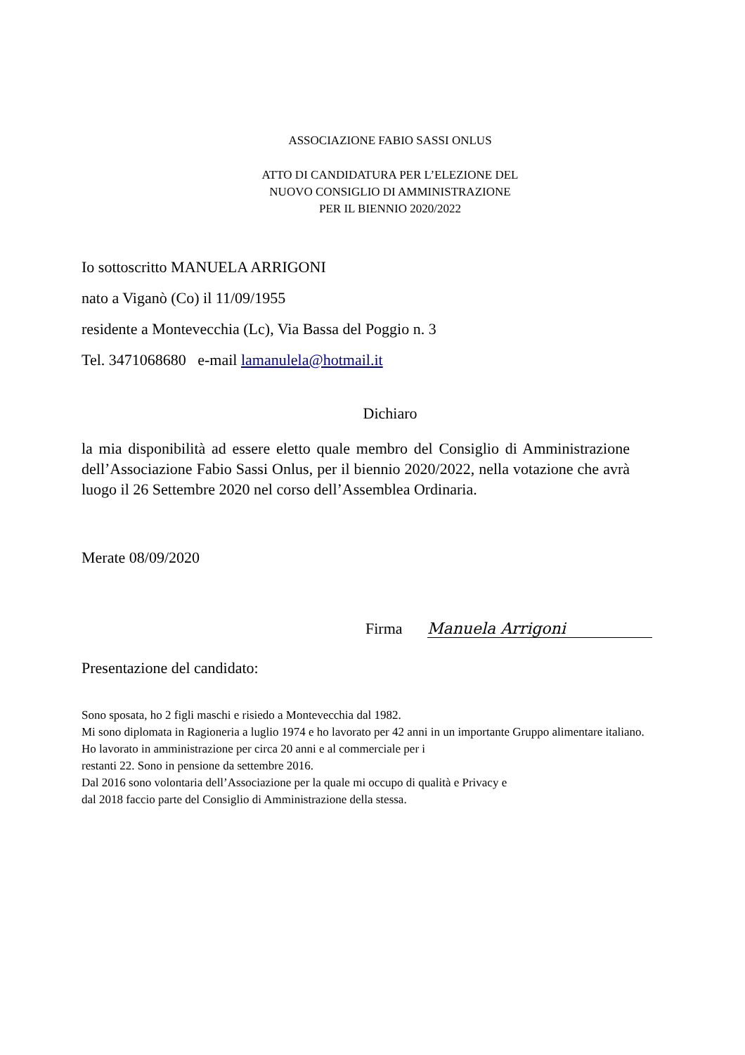ASSOCIAZIONE FABIO SASSI ONLUS
ATTO DI CANDIDATURA PER L’ELEZIONE DEL
NUOVO CONSIGLIO DI AMMINISTRAZIONE
PER IL BIENNIO 2020/2022
Io sottoscritto MANUELA ARRIGONI
nato a Viganò (Co) il 11/09/1955
residente a Montevecchia (Lc), Via Bassa del Poggio n. 3
Tel. 3471068680 e-mail lamanulela@hotmail.it
Dichiaro
la mia disponibilità ad essere eletto quale membro del Consiglio di Amministrazione dell’Associazione Fabio Sassi Onlus, per il biennio 2020/2022, nella votazione che avrà luogo il 26 Settembre 2020 nel corso dell’Assemblea Ordinaria.
Merate 08/09/2020
Firma Manuela Arrigoni
Presentazione del candidato:
Sono sposata, ho 2 figli maschi e risiedo a Montevecchia dal 1982.
Mi sono diplomata in Ragioneria a luglio 1974 e ho lavorato per 42 anni in un importante Gruppo alimentare italiano.
Ho lavorato in amministrazione per circa 20 anni e al commerciale per i
restanti 22. Sono in pensione da settembre 2016.
Dal 2016 sono volontaria dell’Associazione per la quale mi occupo di qualità e Privacy e
dal 2018 faccio parte del Consiglio di Amministrazione della stessa.